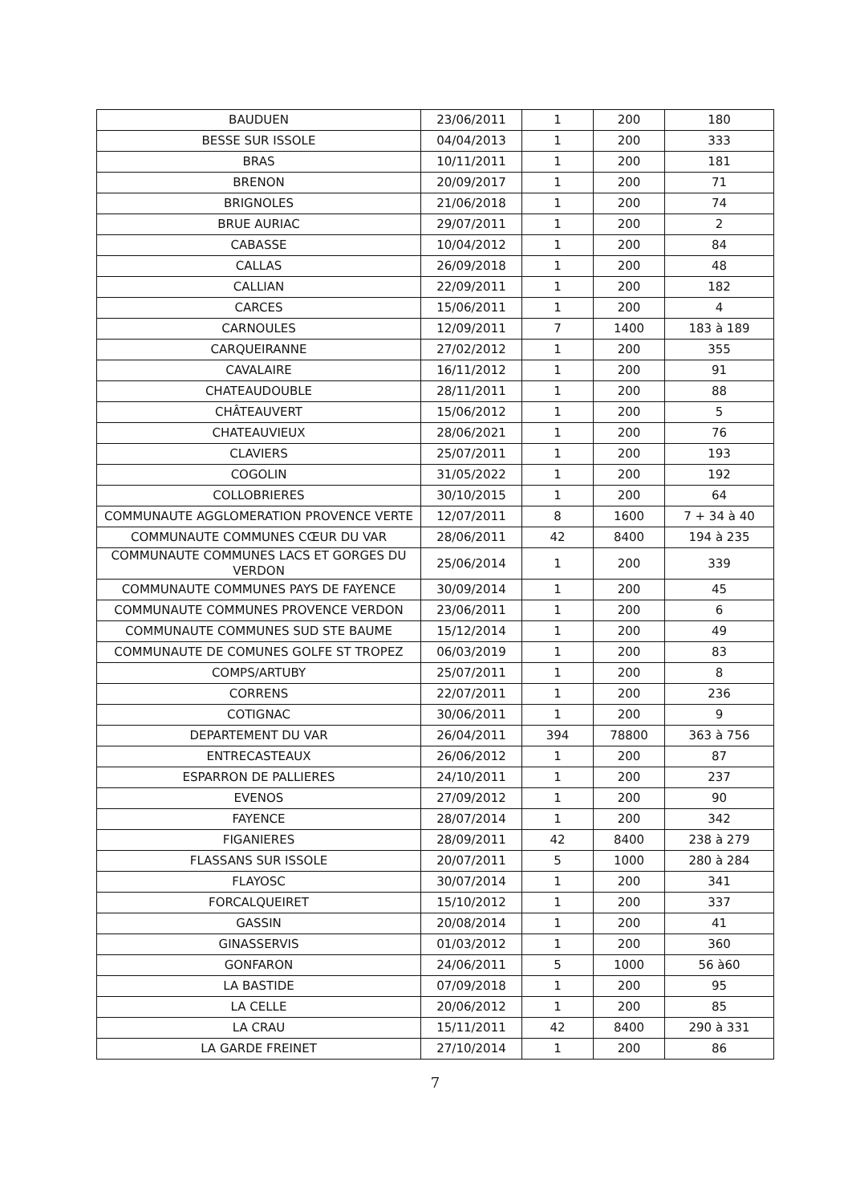| BAUDUEN | 23/06/2011 | 1 | 200 | 180 |
| BESSE SUR ISSOLE | 04/04/2013 | 1 | 200 | 333 |
| BRAS | 10/11/2011 | 1 | 200 | 181 |
| BRENON | 20/09/2017 | 1 | 200 | 71 |
| BRIGNOLES | 21/06/2018 | 1 | 200 | 74 |
| BRUE AURIAC | 29/07/2011 | 1 | 200 | 2 |
| CABASSE | 10/04/2012 | 1 | 200 | 84 |
| CALLAS | 26/09/2018 | 1 | 200 | 48 |
| CALLIAN | 22/09/2011 | 1 | 200 | 182 |
| CARCES | 15/06/2011 | 1 | 200 | 4 |
| CARNOULES | 12/09/2011 | 7 | 1400 | 183 à 189 |
| CARQUEIRANNE | 27/02/2012 | 1 | 200 | 355 |
| CAVALAIRE | 16/11/2012 | 1 | 200 | 91 |
| CHATEAUDOUBLE | 28/11/2011 | 1 | 200 | 88 |
| CHÂTEAUVERT | 15/06/2012 | 1 | 200 | 5 |
| CHATEAUVIEUX | 28/06/2021 | 1 | 200 | 76 |
| CLAVIERS | 25/07/2011 | 1 | 200 | 193 |
| COGOLIN | 31/05/2022 | 1 | 200 | 192 |
| COLLOBRIERES | 30/10/2015 | 1 | 200 | 64 |
| COMMUNAUTE AGGLOMERATION PROVENCE VERTE | 12/07/2011 | 8 | 1600 | 7 + 34 à 40 |
| COMMUNAUTE COMMUNES CŒUR DU VAR | 28/06/2011 | 42 | 8400 | 194 à 235 |
| COMMUNAUTE COMMUNES LACS ET GORGES DU VERDON | 25/06/2014 | 1 | 200 | 339 |
| COMMUNAUTE COMMUNES PAYS DE FAYENCE | 30/09/2014 | 1 | 200 | 45 |
| COMMUNAUTE COMMUNES PROVENCE VERDON | 23/06/2011 | 1 | 200 | 6 |
| COMMUNAUTE COMMUNES SUD STE BAUME | 15/12/2014 | 1 | 200 | 49 |
| COMMUNAUTE DE COMUNES GOLFE ST TROPEZ | 06/03/2019 | 1 | 200 | 83 |
| COMPS/ARTUBY | 25/07/2011 | 1 | 200 | 8 |
| CORRENS | 22/07/2011 | 1 | 200 | 236 |
| COTIGNAC | 30/06/2011 | 1 | 200 | 9 |
| DEPARTEMENT DU VAR | 26/04/2011 | 394 | 78800 | 363 à 756 |
| ENTRECASTEAUX | 26/06/2012 | 1 | 200 | 87 |
| ESPARRON DE PALLIERES | 24/10/2011 | 1 | 200 | 237 |
| EVENOS | 27/09/2012 | 1 | 200 | 90 |
| FAYENCE | 28/07/2014 | 1 | 200 | 342 |
| FIGANIERES | 28/09/2011 | 42 | 8400 | 238 à 279 |
| FLASSANS SUR ISSOLE | 20/07/2011 | 5 | 1000 | 280 à 284 |
| FLAYOSC | 30/07/2014 | 1 | 200 | 341 |
| FORCALQUEIRET | 15/10/2012 | 1 | 200 | 337 |
| GASSIN | 20/08/2014 | 1 | 200 | 41 |
| GINASSERVIS | 01/03/2012 | 1 | 200 | 360 |
| GONFARON | 24/06/2011 | 5 | 1000 | 56 à60 |
| LA BASTIDE | 07/09/2018 | 1 | 200 | 95 |
| LA CELLE | 20/06/2012 | 1 | 200 | 85 |
| LA CRAU | 15/11/2011 | 42 | 8400 | 290 à 331 |
| LA GARDE FREINET | 27/10/2014 | 1 | 200 | 86 |
7